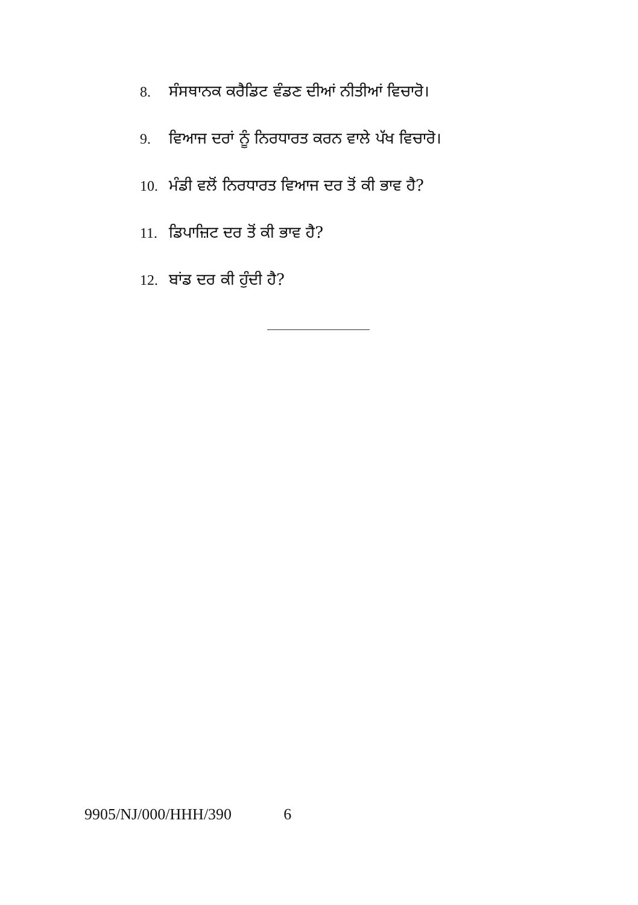8. ਸੰਸਥਾਨਕ ਕਰੈਡਿਟ ਵੰਡਣ ਦੀਆਂ ਨੀਤੀਆਂ ਵਿਚਾਰੋ।
9. ਵਿਆਜ ਦਰਾਂ ਨੂੰ ਨਿਰਧਾਰਤ ਕਰਨ ਵਾਲੇ ਪੱਖ ਵਿਚਾਰੋ।
10. ਮੰਡੀ ਵਲੋਂ ਨਿਰਧਾਰਤ ਵਿਆਜ ਦਰ ਤੋਂ ਕੀ ਭਾਵ ਹੈ?
11. ਡਿਪਾਜ਼ਿਟ ਦਰ ਤੋਂ ਕੀ ਭਾਵ ਹੈ?
12. ਬਾਂਡ ਦਰ ਕੀ ਹੁੰਦੀ ਹੈ?
9905/NJ/000/HHH/390 6